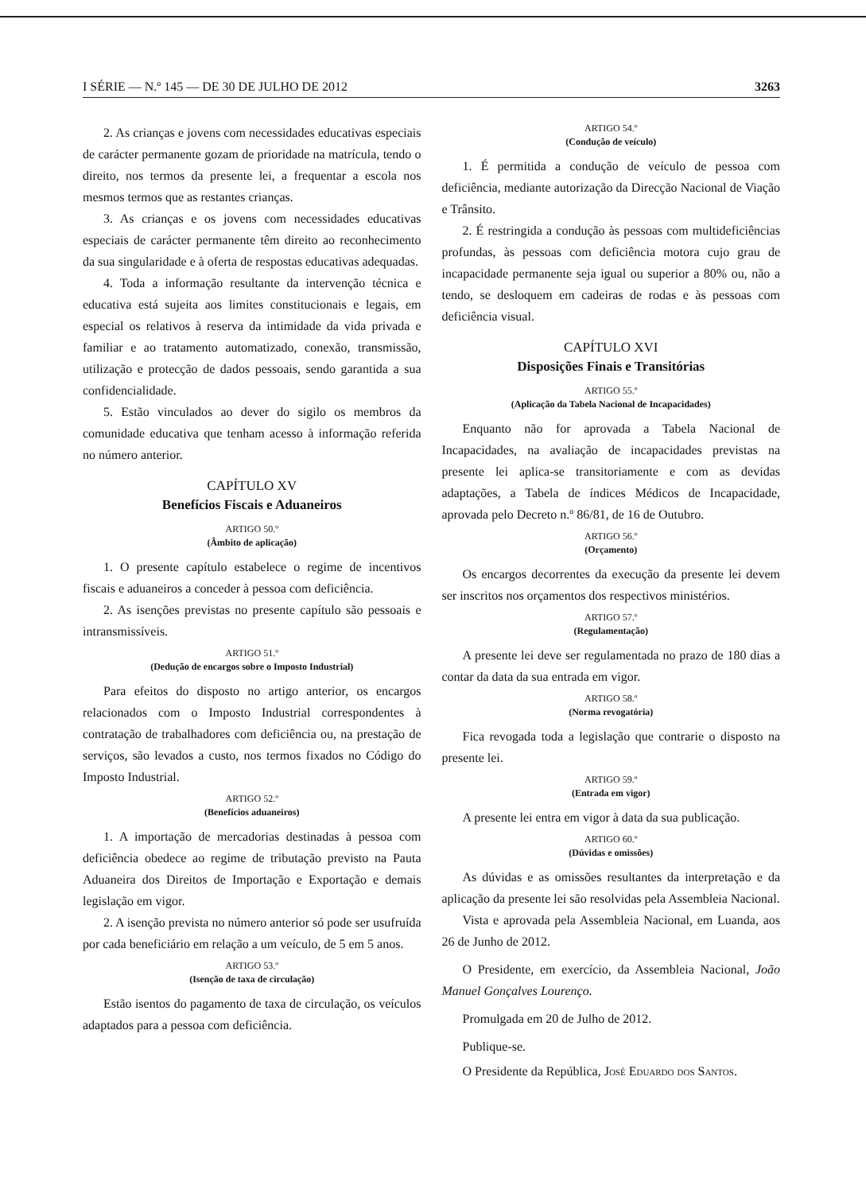I SÉRIE — N.º 145 — DE 30 DE JULHO DE 2012 3263
2. As crianças e jovens com necessidades educativas especiais de carácter permanente gozam de prioridade na matrícula, tendo o direito, nos termos da presente lei, a frequentar a escola nos mesmos termos que as restantes crianças.
3. As crianças e os jovens com necessidades educativas especiais de carácter permanente têm direito ao reconhecimento da sua singularidade e à oferta de respostas educativas adequadas.
4. Toda a informação resultante da intervenção técnica e educativa está sujeita aos limites constitucionais e legais, em especial os relativos à reserva da intimidade da vida privada e familiar e ao tratamento automatizado, conexão, transmissão, utilização e protecção de dados pessoais, sendo garantida a sua confidencialidade.
5. Estão vinculados ao dever do sigilo os membros da comunidade educativa que tenham acesso à informação referida no número anterior.
CAPÍTULO XV
Benefícios Fiscais e Aduaneiros
ARTIGO 50.º
(Âmbito de aplicação)
1. O presente capítulo estabelece o regime de incentivos fiscais e aduaneiros a conceder à pessoa com deficiência.
2. As isenções previstas no presente capítulo são pessoais e intransmissíveis.
ARTIGO 51.º
(Dedução de encargos sobre o Imposto Industrial)
Para efeitos do disposto no artigo anterior, os encargos relacionados com o Imposto Industrial correspondentes à contratação de trabalhadores com deficiência ou, na prestação de serviços, são levados a custo, nos termos fixados no Código do Imposto Industrial.
ARTIGO 52.º
(Benefícios aduaneiros)
1. A importação de mercadorias destinadas à pessoa com deficiência obedece ao regime de tributação previsto na Pauta Aduaneira dos Direitos de Importação e Exportação e demais legislação em vigor.
2. A isenção prevista no número anterior só pode ser usufruída por cada beneficiário em relação a um veículo, de 5 em 5 anos.
ARTIGO 53.º
(Isenção de taxa de circulação)
Estão isentos do pagamento de taxa de circulação, os veículos adaptados para a pessoa com deficiência.
ARTIGO 54.º
(Condução de veículo)
1. É permitida a condução de veículo de pessoa com deficiência, mediante autorização da Direcção Nacional de Viação e Trânsito.
2. É restringida a condução às pessoas com multideficiências profundas, às pessoas com deficiência motora cujo grau de incapacidade permanente seja igual ou superior a 80% ou, não a tendo, se desloquem em cadeiras de rodas e às pessoas com deficiência visual.
CAPÍTULO XVI
Disposições Finais e Transitórias
ARTIGO 55.º
(Aplicação da Tabela Nacional de Incapacidades)
Enquanto não for aprovada a Tabela Nacional de Incapacidades, na avaliação de incapacidades previstas na presente lei aplica-se transitoriamente e com as devidas adaptações, a Tabela de índices Médicos de Incapacidade, aprovada pelo Decreto n.º 86/81, de 16 de Outubro.
ARTIGO 56.º
(Orçamento)
Os encargos decorrentes da execução da presente lei devem ser inscritos nos orçamentos dos respectivos ministérios.
ARTIGO 57.º
(Regulamentação)
A presente lei deve ser regulamentada no prazo de 180 dias a contar da data da sua entrada em vigor.
ARTIGO 58.º
(Norma revogatória)
Fica revogada toda a legislação que contrarie o disposto na presente lei.
ARTIGO 59.º
(Entrada em vigor)
A presente lei entra em vigor à data da sua publicação.
ARTIGO 60.º
(Dúvidas e omissões)
As dúvidas e as omissões resultantes da interpretação e da aplicação da presente lei são resolvidas pela Assembleia Nacional.
Vista e aprovada pela Assembleia Nacional, em Luanda, aos 26 de Junho de 2012.
O Presidente, em exercício, da Assembleia Nacional, João Manuel Gonçalves Lourenço.
Promulgada em 20 de Julho de 2012.
Publique-se.
O Presidente da República, José Eduardo dos Santos.